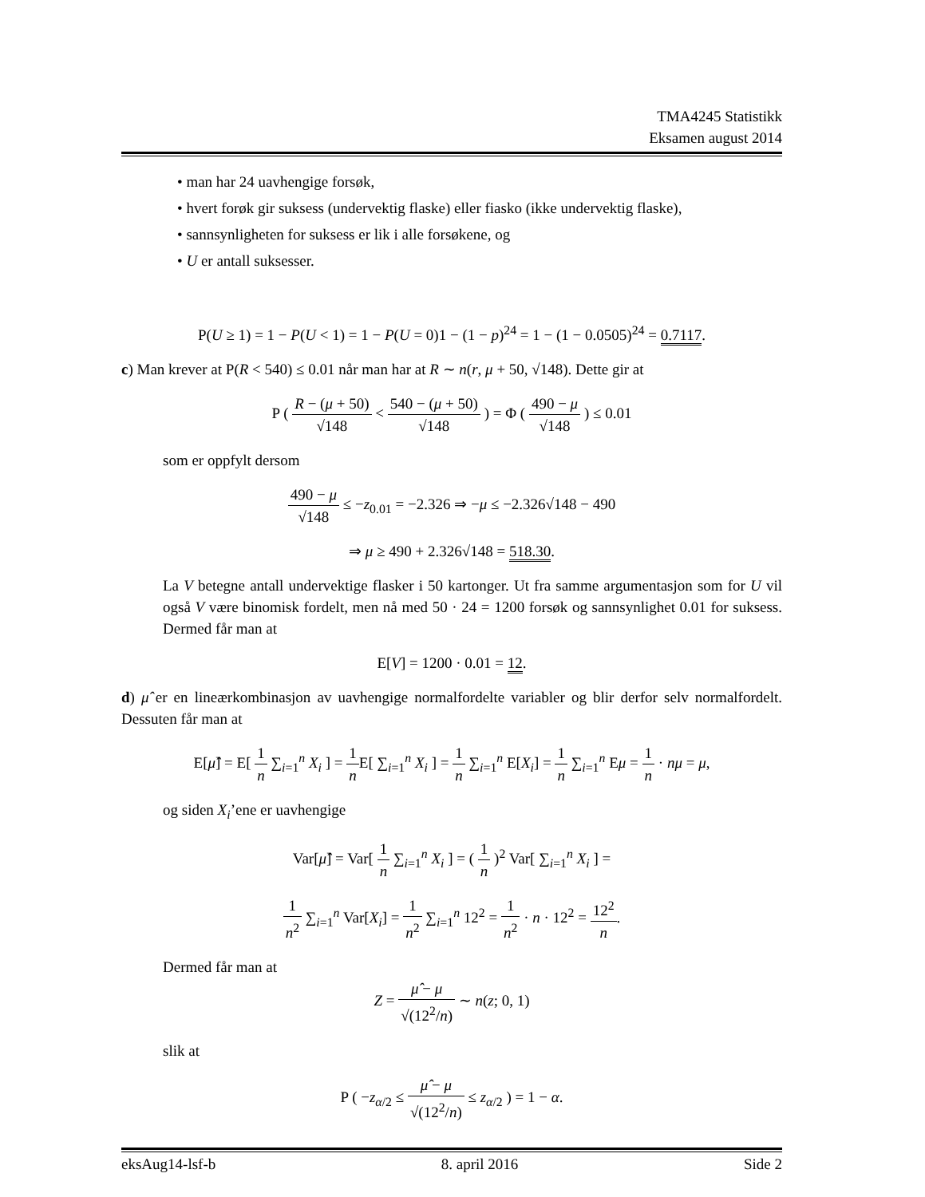TMA4245 Statistikk
Eksamen august 2014
• man har 24 uavhengige forsøk,
• hvert forøk gir suksess (undervektig flaske) eller fiasko (ikke undervektig flaske),
• sannsynligheten for suksess er lik i alle forsøkene, og
• U er antall suksesser.
P(U ≥ 1) = 1 − P(U < 1) = 1 − P(U = 0)1 − (1 − p)<sup>24</sup> = 1 − (1 − 0.0505)<sup>24</sup> = 0.7117.
c) Man krever at P(R < 540) ≤ 0.01 når man har at R ∼ n(r, μ + 50, √148). Dette gir at
P ( R − (μ + 50) √148 < 540 − (μ + 50) √148 ) = Φ ( 490 − μ √148 ) ≤ 0.01
som er oppfylt dersom
490 − μ √148 ≤ −z<sub>0.01</sub> = −2.326 ⇒ −μ ≤ −2.326√148 − 490
⇒ μ ≥ 490 + 2.326√148 = 518.30.
La V betegne antall undervektige flasker i 50 kartonger. Ut fra samme argumentasjon som for U vil også V være binomisk fordelt, men nå med 50 · 24 = 1200 forsøk og sannsynlighet 0.01 for suksess. Dermed får man at
E[V] = 1200 · 0.01 = 12.
d) μ̂ er en lineærkombinasjon av uavhengige normalfordelte variabler og blir derfor selv normalfordelt. Dessuten får man at
E[μ̂] = E[ 1 n ∑<sub>i=1</sub><sup>n</sup> X<sub>i</sub> ] = 1 n E[ ∑<sub>i=1</sub><sup>n</sup> X<sub>i</sub> ] = 1 n ∑<sub>i=1</sub><sup>n</sup> E[X<sub>i</sub>] = 1 n ∑<sub>i=1</sub><sup>n</sup> Eμ = 1 n · nμ = μ,
og siden X<sub>i</sub>’ene er uavhengige
Var[μ̂] = Var[ 1 n ∑<sub>i=1</sub><sup>n</sup> X<sub>i</sub> ] = ( 1 n )<sup>2</sup> Var[ ∑<sub>i=1</sub><sup>n</sup> X<sub>i</sub> ] =
1 n<sup>2</sup> ∑<sub>i=1</sub><sup>n</sup> Var[X<sub>i</sub>] = 1 n<sup>2</sup> ∑<sub>i=1</sub><sup>n</sup> 12<sup>2</sup> = 1 n<sup>2</sup> · n · 12<sup>2</sup> = 12<sup>2</sup> n.
Dermed får man at
Z = μ̂ − μ √(12<sup>2</sup>/n) ∼ n(z; 0, 1)
slik at
P ( −z<sub>α/2</sub> ≤ μ̂ − μ √(12<sup>2</sup>/n) ≤ z<sub>α/2</sub> ) = 1 − α.
eksAug14-lsf-b 8. april 2016 Side 2